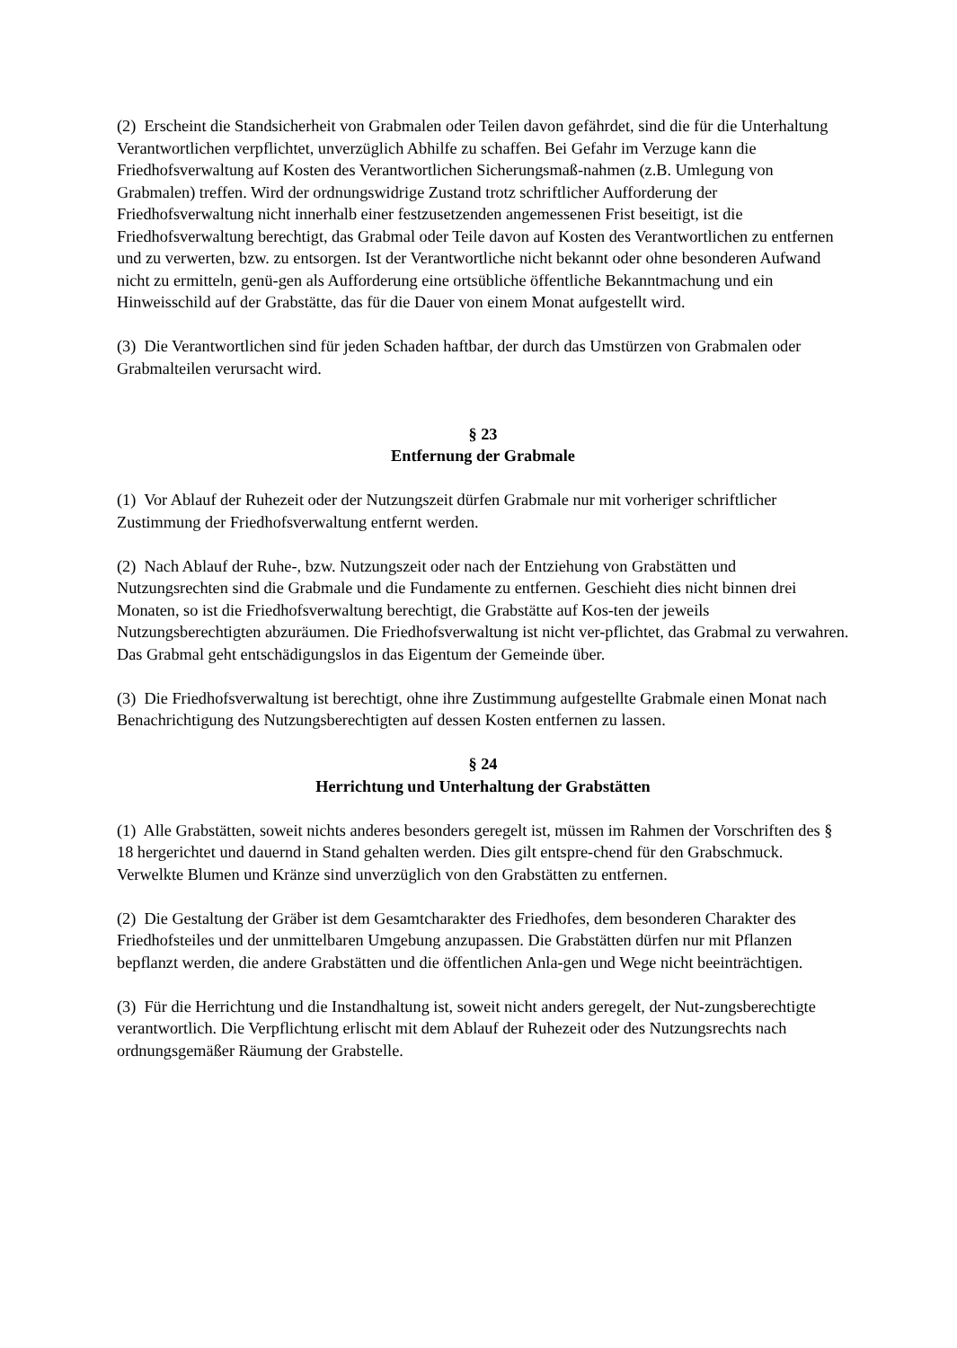(2) Erscheint die Standsicherheit von Grabmalen oder Teilen davon gefährdet, sind die für die Unterhaltung Verantwortlichen verpflichtet, unverzüglich Abhilfe zu schaffen. Bei Gefahr im Verzuge kann die Friedhofsverwaltung auf Kosten des Verantwortlichen Sicherungsmaß-nahmen (z.B. Umlegung von Grabmalen) treffen. Wird der ordnungswidrige Zustand trotz schriftlicher Aufforderung der Friedhofsverwaltung nicht innerhalb einer festzusetzenden angemessenen Frist beseitigt, ist die Friedhofsverwaltung berechtigt, das Grabmal oder Teile davon auf Kosten des Verantwortlichen zu entfernen und zu verwerten, bzw. zu entsorgen. Ist der Verantwortliche nicht bekannt oder ohne besonderen Aufwand nicht zu ermitteln, genü-gen als Aufforderung eine ortsübliche öffentliche Bekanntmachung und ein Hinweisschild auf der Grabstätte, das für die Dauer von einem Monat aufgestellt wird.
(3) Die Verantwortlichen sind für jeden Schaden haftbar, der durch das Umstürzen von Grabmalen oder Grabmalteilen verursacht wird.
§ 23
Entfernung der Grabmale
(1) Vor Ablauf der Ruhezeit oder der Nutzungszeit dürfen Grabmale nur mit vorheriger schriftlicher Zustimmung der Friedhofsverwaltung entfernt werden.
(2) Nach Ablauf der Ruhe-, bzw. Nutzungszeit oder nach der Entziehung von Grabstätten und Nutzungsrechten sind die Grabmale und die Fundamente zu entfernen. Geschieht dies nicht binnen drei Monaten, so ist die Friedhofsverwaltung berechtigt, die Grabstätte auf Kos-ten der jeweils Nutzungsberechtigten abzuräumen. Die Friedhofsverwaltung ist nicht ver-pflichtet, das Grabmal zu verwahren. Das Grabmal geht entschädigungslos in das Eigentum der Gemeinde über.
(3) Die Friedhofsverwaltung ist berechtigt, ohne ihre Zustimmung aufgestellte Grabmale einen Monat nach Benachrichtigung des Nutzungsberechtigten auf dessen Kosten entfernen zu lassen.
§ 24
Herrichtung und Unterhaltung der Grabstätten
(1) Alle Grabstätten, soweit nichts anderes besonders geregelt ist, müssen im Rahmen der Vorschriften des § 18 hergerichtet und dauernd in Stand gehalten werden. Dies gilt entspre-chend für den Grabschmuck. Verwelkte Blumen und Kränze sind unverzüglich von den Grabstätten zu entfernen.
(2) Die Gestaltung der Gräber ist dem Gesamtcharakter des Friedhofes, dem besonderen Charakter des Friedhofsteiles und der unmittelbaren Umgebung anzupassen. Die Grabstätten dürfen nur mit Pflanzen bepflanzt werden, die andere Grabstätten und die öffentlichen Anla-gen und Wege nicht beeinträchtigen.
(3) Für die Herrichtung und die Instandhaltung ist, soweit nicht anders geregelt, der Nut-zungsberechtigte verantwortlich. Die Verpflichtung erlischt mit dem Ablauf der Ruhezeit oder des Nutzungsrechts nach ordnungsgemäßer Räumung der Grabstelle.